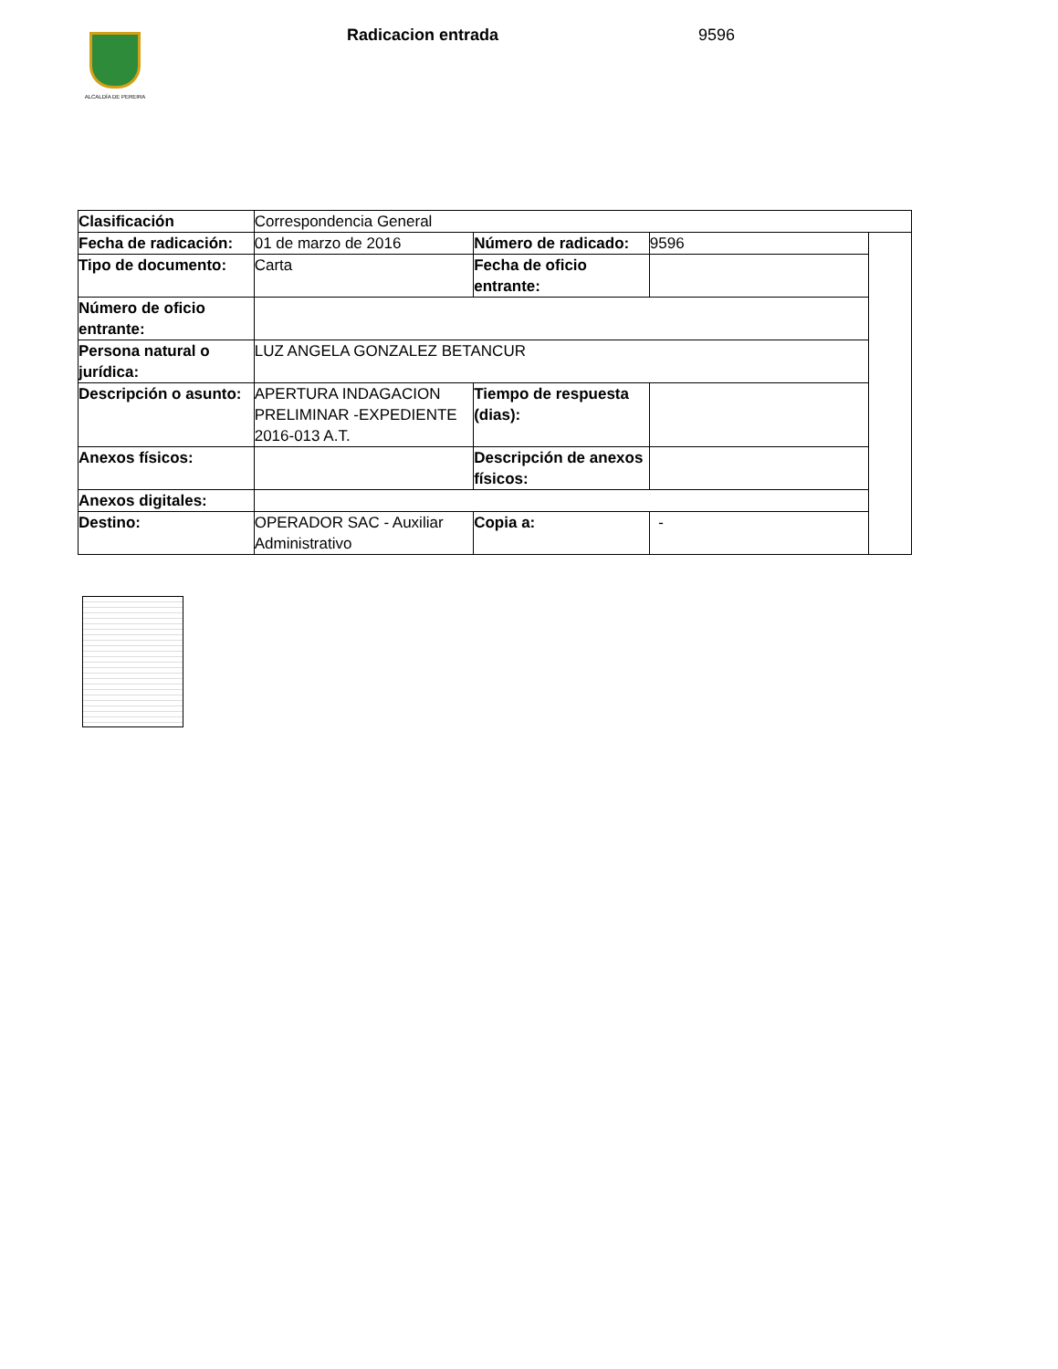ALCALDÍA DE PEREIRA Radicacion entrada 9596
| Clasificación | Correspondencia General | | | |
| Fecha de radicación: | 01 de marzo de 2016 | Número de radicado: | 9596 | |
| Tipo de documento: | Carta | Fecha de oficio entrante: | | |
| Número de oficio entrante: | | | | |
| Persona natural o jurídica: | LUZ ANGELA GONZALEZ BETANCUR | | | |
| Descripción o asunto: | APERTURA INDAGACION PRELIMINAR -EXPEDIENTE 2016-013 A.T. | Tiempo de respuesta (dias): | | |
| Anexos físicos: | | Descripción de anexos físicos: | | |
| Anexos digitales: | | | | |
| Destino: | OPERADOR SAC - Auxiliar Administrativo | Copia a: | - | |